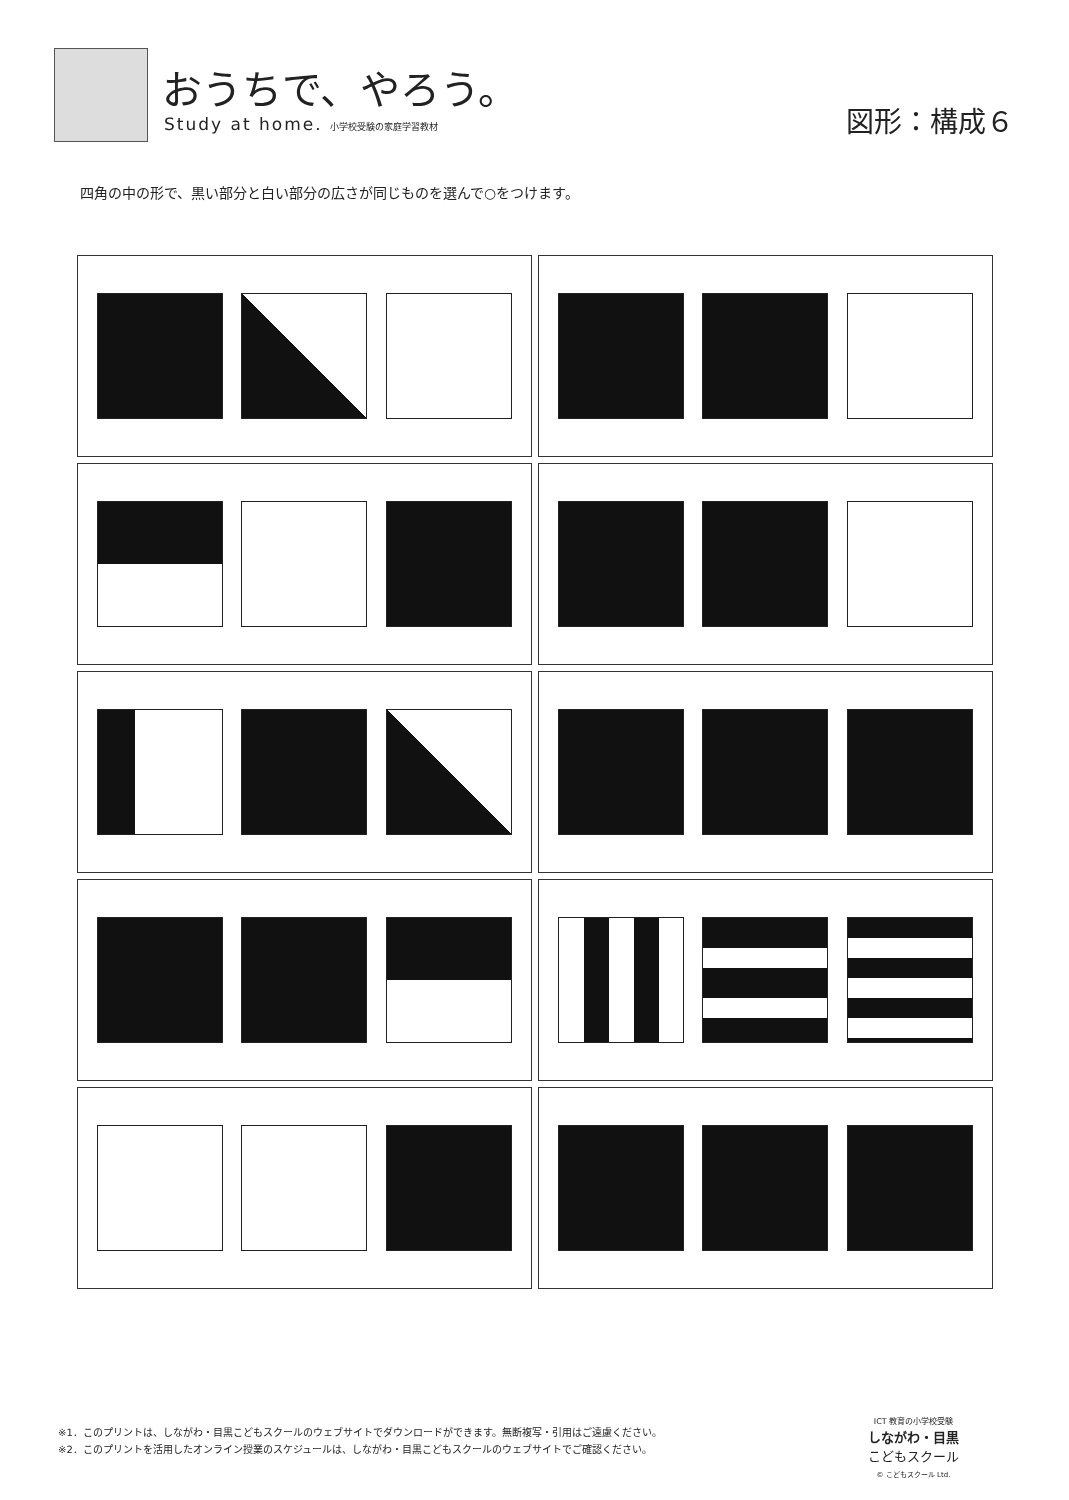おうちで、やろう。
Study at home. 小学校受験の家庭学習教材
図形：構成６
四角の中の形で、黒い部分と白い部分の広さが同じものを選んで○をつけます。
※1．このプリントは、しながわ・目黒こどもスクールのウェブサイトでダウンロードができます。無断複写・引用はご遠慮ください。
※2．このプリントを活用したオンライン授業のスケジュールは、しながわ・目黒こどもスクールのウェブサイトでご確認ください。
ICT 教育の小学校受験
しながわ・目黒
こどもスクール
© こどもスクール Ltd.